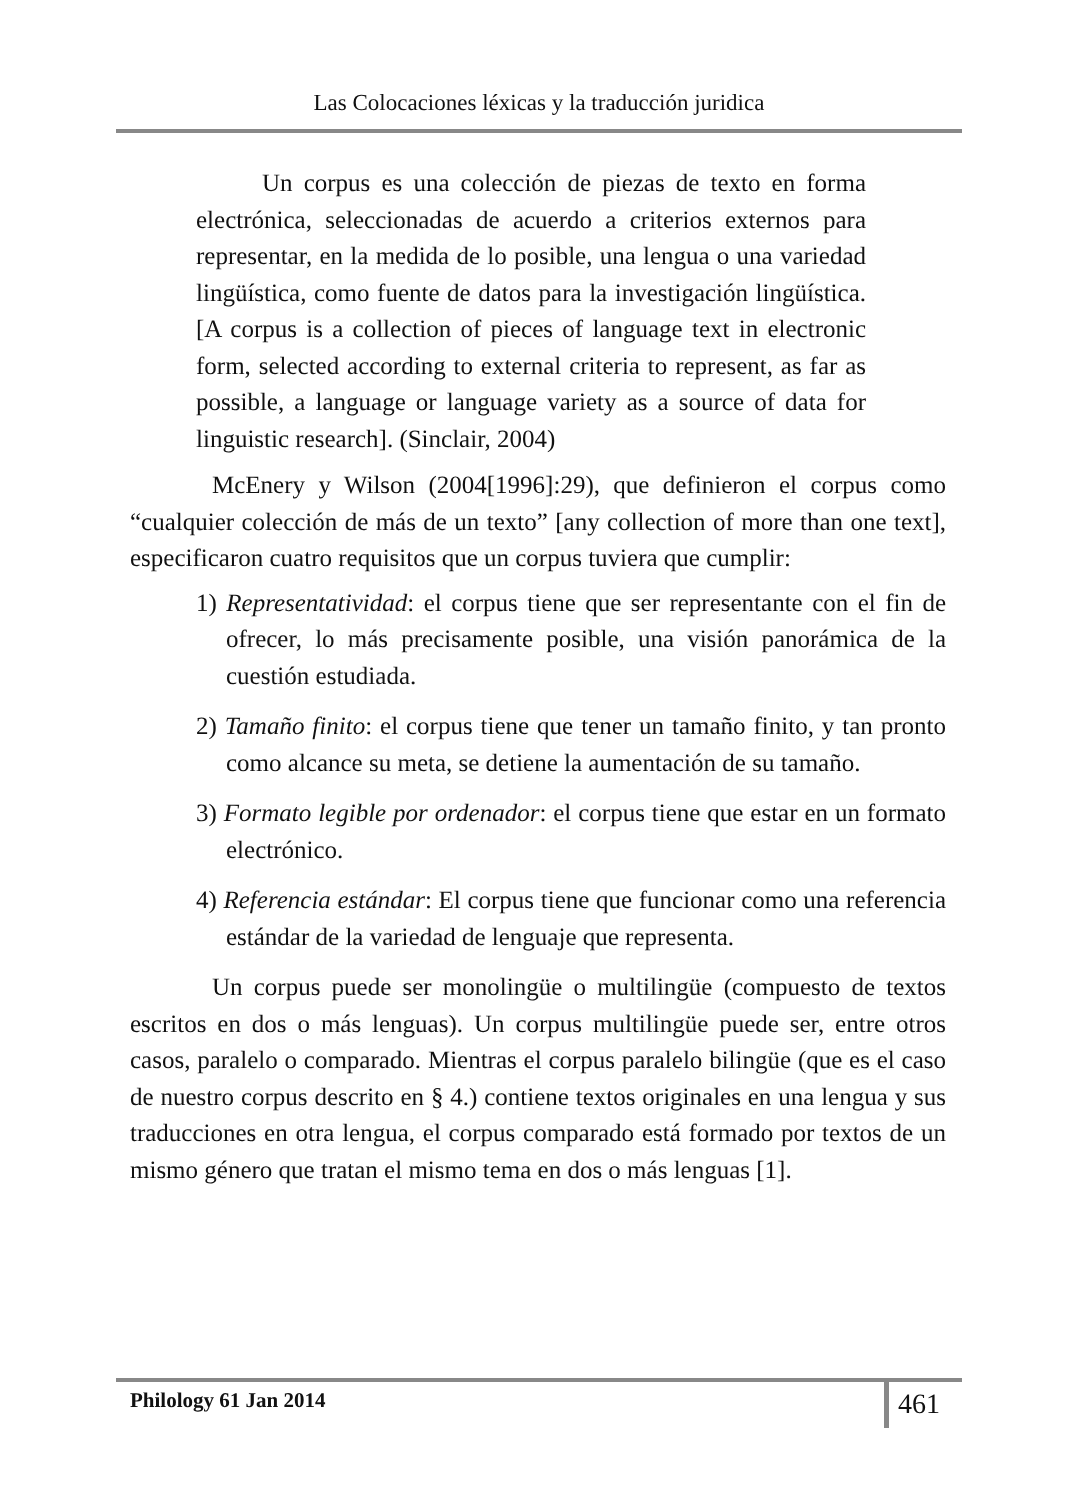Las Colocaciones léxicas y la traducción juridica
Un corpus es una colección de piezas de texto en forma electrónica, seleccionadas de acuerdo a criterios externos para representar, en la medida de lo posible, una lengua o una variedad lingüística, como fuente de datos para la investigación lingüística. [A corpus is a collection of pieces of language text in electronic form, selected according to external criteria to represent, as far as possible, a language or language variety as a source of data for linguistic research]. (Sinclair, 2004)
McEnery y Wilson (2004[1996]:29), que definieron el corpus como “cualquier colección de más de un texto” [any collection of more than one text], especificaron cuatro requisitos que un corpus tuviera que cumplir:
1) Representatividad: el corpus tiene que ser representante con el fin de ofrecer, lo más precisamente posible, una visión panorámica de la cuestión estudiada.
2) Tamaño finito: el corpus tiene que tener un tamaño finito, y tan pronto como alcance su meta, se detiene la aumentación de su tamaño.
3) Formato legible por ordenador: el corpus tiene que estar en un formato electrónico.
4) Referencia estándar: El corpus tiene que funcionar como una referencia estándar de la variedad de lenguaje que representa.
Un corpus puede ser monolingüe o multilingüe (compuesto de textos escritos en dos o más lenguas). Un corpus multilingüe puede ser, entre otros casos, paralelo o comparado. Mientras el corpus paralelo bilingüe (que es el caso de nuestro corpus descrito en § 4.) contiene textos originales en una lengua y sus traducciones en otra lengua, el corpus comparado está formado por textos de un mismo género que tratan el mismo tema en dos o más lenguas [1].
Philology 61 Jan 2014 461